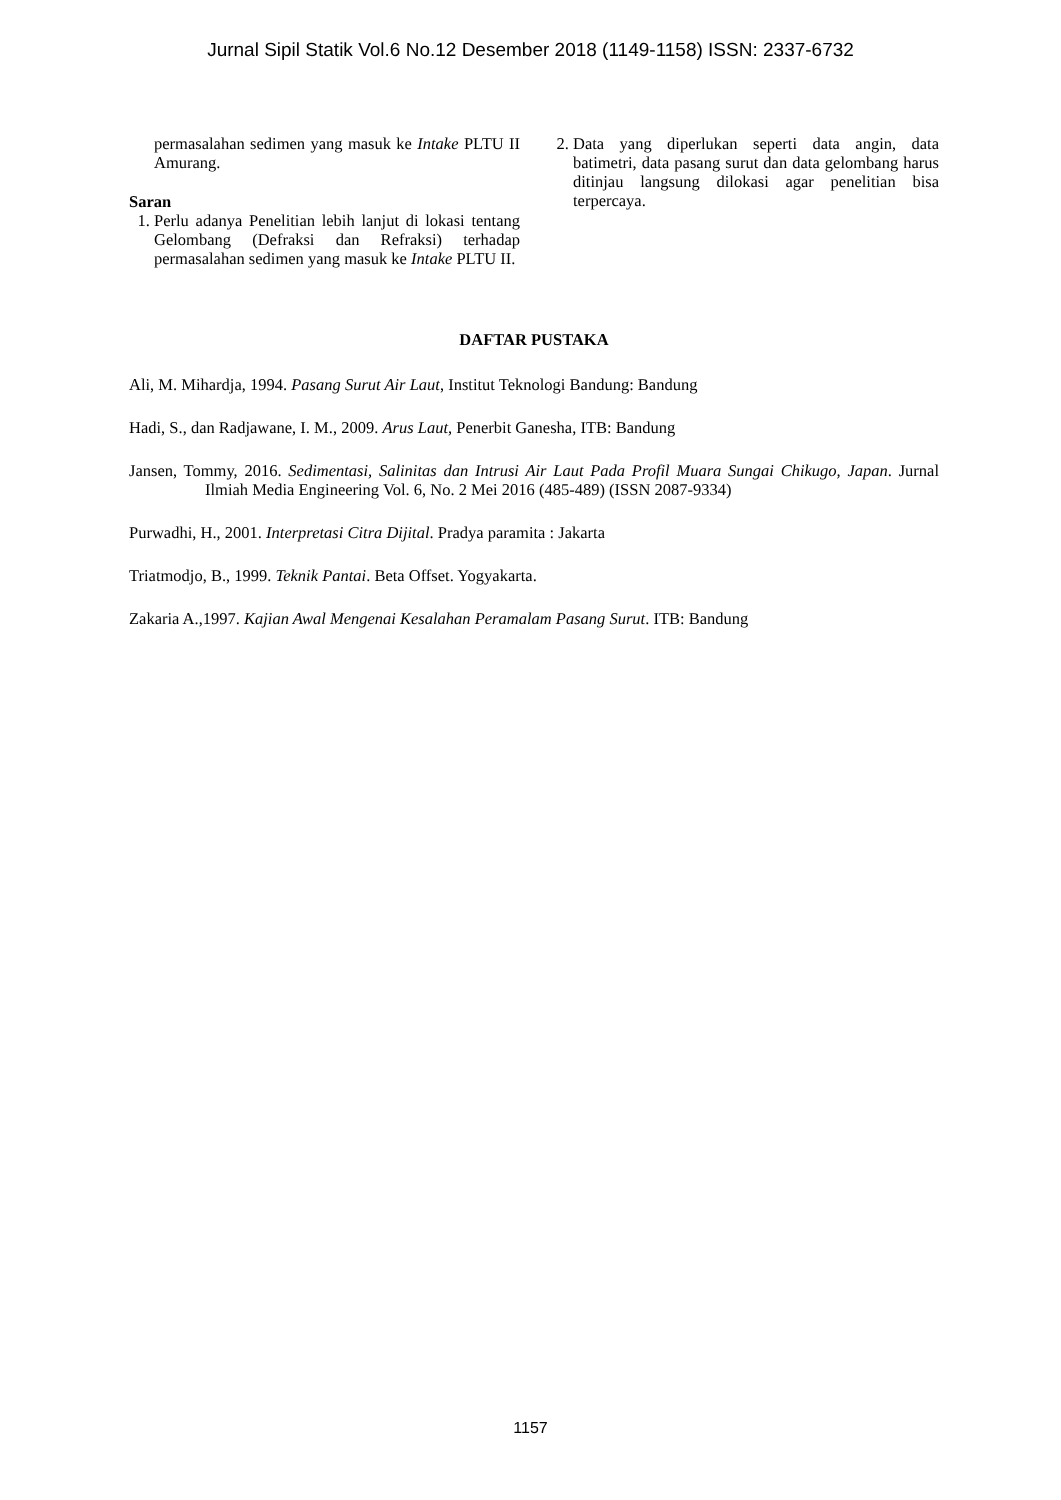Jurnal Sipil Statik Vol.6 No.12 Desember 2018 (1149-1158) ISSN: 2337-6732
permasalahan sedimen yang masuk ke Intake PLTU II Amurang.
Saran
1. Perlu adanya Penelitian lebih lanjut di lokasi tentang Gelombang (Defraksi dan Refraksi) terhadap permasalahan sedimen yang masuk ke Intake PLTU II.
2. Data yang diperlukan seperti data angin, data batimetri, data pasang surut dan data gelombang harus ditinjau langsung dilokasi agar penelitian bisa terpercaya.
DAFTAR PUSTAKA
Ali, M. Mihardja, 1994. Pasang Surut Air Laut, Institut Teknologi Bandung: Bandung
Hadi, S., dan Radjawane, I. M., 2009. Arus Laut, Penerbit Ganesha, ITB: Bandung
Jansen, Tommy, 2016. Sedimentasi, Salinitas dan Intrusi Air Laut Pada Profil Muara Sungai Chikugo, Japan. Jurnal Ilmiah Media Engineering Vol. 6, No. 2 Mei 2016 (485-489) (ISSN 2087-9334)
Purwadhi, H., 2001. Interpretasi Citra Dijital. Pradya paramita : Jakarta
Triatmodjo, B., 1999. Teknik Pantai. Beta Offset. Yogyakarta.
Zakaria A.,1997. Kajian Awal Mengenai Kesalahan Peramalam Pasang Surut. ITB: Bandung
1157